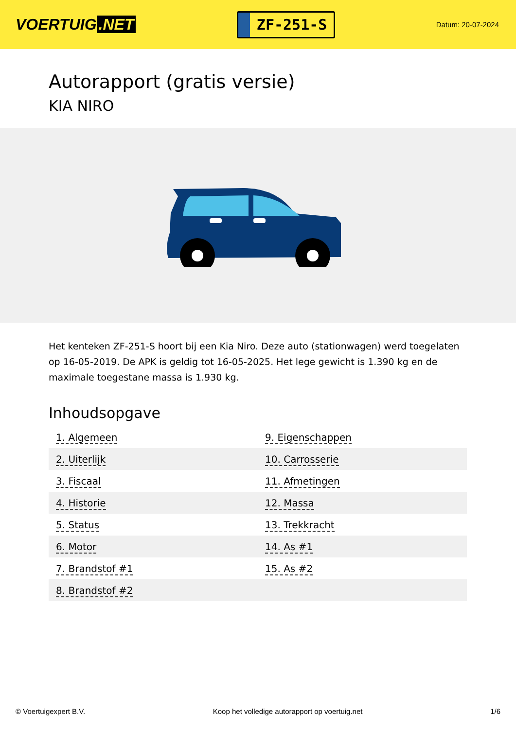VOERTUIG.NET
ZF-251-S
Datum: 20-07-2024
Autorapport (gratis versie)
KIA NIRO
Het kenteken ZF-251-S hoort bij een Kia Niro. Deze auto (stationwagen) werd toegelaten op 16-05-2019. De APK is geldig tot 16-05-2025. Het lege gewicht is 1.390 kg en de maximale toegestane massa is 1.930 kg.
Inhoudsopgave
| 1. Algemeen | 9. Eigenschappen |
| 2. Uiterlijk | 10. Carrosserie |
| 3. Fiscaal | 11. Afmetingen |
| 4. Historie | 12. Massa |
| 5. Status | 13. Trekkracht |
| 6. Motor | 14. As #1 |
| 7. Brandstof #1 | 15. As #2 |
| 8. Brandstof #2 | |
© Voertuigexpert B.V. Koop het volledige autorapport op voertuig.net 1/6